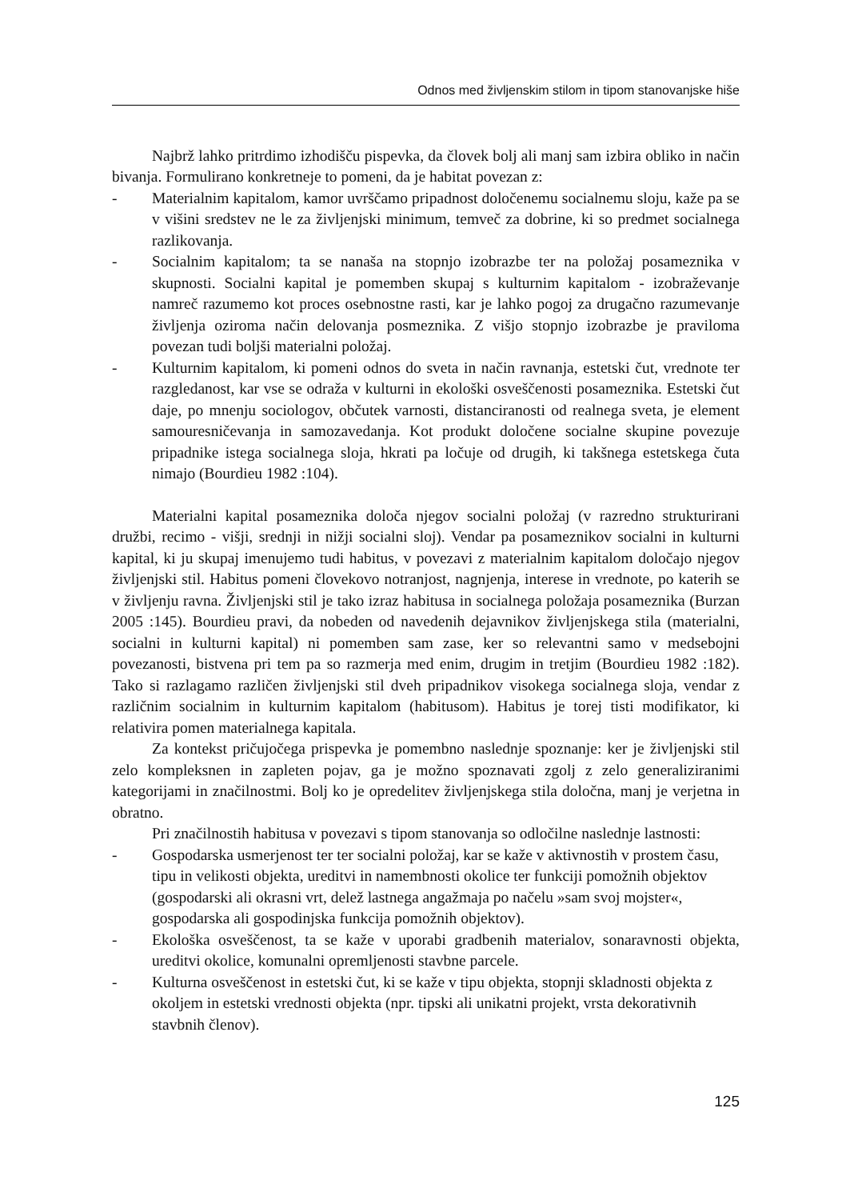Odnos med življenskim stilom in tipom stanovanjske hiše
Najbrž lahko pritrdimo izhodišču pispevka, da človek bolj ali manj sam izbira obliko in način bivanja. Formulirano konkretneje to pomeni, da je habitat povezan z:
- Materialnim kapitalom, kamor uvrščamo pripadnost določenemu socialnemu sloju, kaže pa se v višini sredstev ne le za življenjski minimum, temveč za dobrine, ki so predmet socialnega razlikovanja.
- Socialnim kapitalom; ta se nanaša na stopnjo izobrazbe ter na položaj posameznika v skupnosti. Socialni kapital je pomemben skupaj s kulturnim kapitalom - izobraževanje namreč razumemo kot proces osebnostne rasti, kar je lahko pogoj za drugačno razumevanje življenja oziroma način delovanja posmeznika. Z višjo stopnjo izobrazbe je praviloma povezan tudi boljši materialni položaj.
- Kulturnim kapitalom, ki pomeni odnos do sveta in način ravnanja, estetski čut, vrednote ter razgledanost, kar vse se odraža v kulturni in ekološki osveščenosti posameznika. Estetski čut daje, po mnenju sociologov, občutek varnosti, distanciranosti od realnega sveta, je element samouresničevanja in samozavedanja. Kot produkt določene socialne skupine povezuje pripadnike istega socialnega sloja, hkrati pa ločuje od drugih, ki takšnega estetskega čuta nimajo (Bourdieu 1982 :104).
Materialni kapital posameznika določa njegov socialni položaj (v razredno strukturirani družbi, recimo - višji, srednji in nižji socialni sloj). Vendar pa posameznikov socialni in kulturni kapital, ki ju skupaj imenujemo tudi habitus, v povezavi z materialnim kapitalom določajo njegov življenjski stil. Habitus pomeni človekovo notranjost, nagnjenja, interese in vrednote, po katerih se v življenju ravna. Življenjski stil je tako izraz habitusa in socialnega položaja posameznika (Burzan 2005 :145). Bourdieu pravi, da nobeden od navedenih dejavnikov življenjskega stila (materialni, socialni in kulturni kapital) ni pomemben sam zase, ker so relevantni samo v medsebojni povezanosti, bistvena pri tem pa so razmerja med enim, drugim in tretjim (Bourdieu 1982 :182). Tako si razlagamo različen življenjski stil dveh pripadnikov visokega socialnega sloja, vendar z različnim socialnim in kulturnim kapitalom (habitusom). Habitus je torej tisti modifikator, ki relativira pomen materialnega kapitala.
Za kontekst pričujočega prispevka je pomembno naslednje spoznanje: ker je življenjski stil zelo kompleksnen in zapleten pojav, ga je možno spoznavati zgolj z zelo generaliziranimi kategorijami in značilnostmi. Bolj ko je opredelitev življenjskega stila določna, manj je verjetna in obratno.
Pri značilnostih habitusa v povezavi s tipom stanovanja so odločilne naslednje lastnosti:
- Gospodarska usmerjenost ter ter socialni položaj, kar se kaže v aktivnostih v prostem času, tipu in velikosti objekta, ureditvi in namembnosti okolice ter funkciji pomožnih objektov (gospodarski ali okrasni vrt, delež lastnega angažmaja po načelu »sam svoj mojster«, gospodarska ali gospodinjska funkcija pomožnih objektov).
- Ekološka osveščenost, ta se kaže v uporabi gradbenih materialov, sonaravnosti objekta, ureditvi okolice, komunalni opremljenosti stavbne parcele.
- Kulturna osveščenost in estetski čut, ki se kaže v tipu objekta, stopnji skladnosti objekta z okoljem in estetski vrednosti objekta (npr. tipski ali unikatni projekt, vrsta dekorativnih stavbnih členov).
125